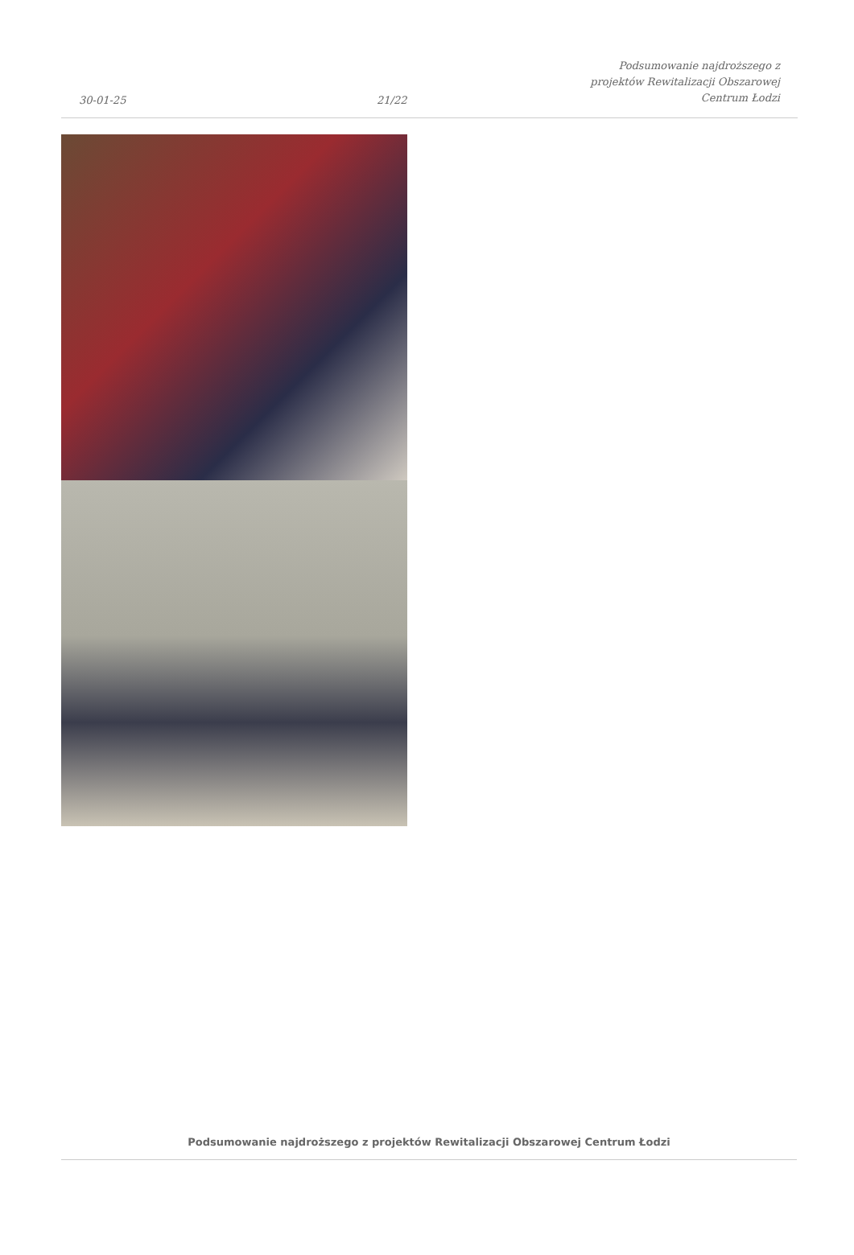30-01-25
21/22
Podsumowanie najdroższego z
projektów Rewitalizacji Obszarowej
Centrum Łodzi
Podsumowanie najdroższego z projektów Rewitalizacji Obszarowej Centrum Łodzi